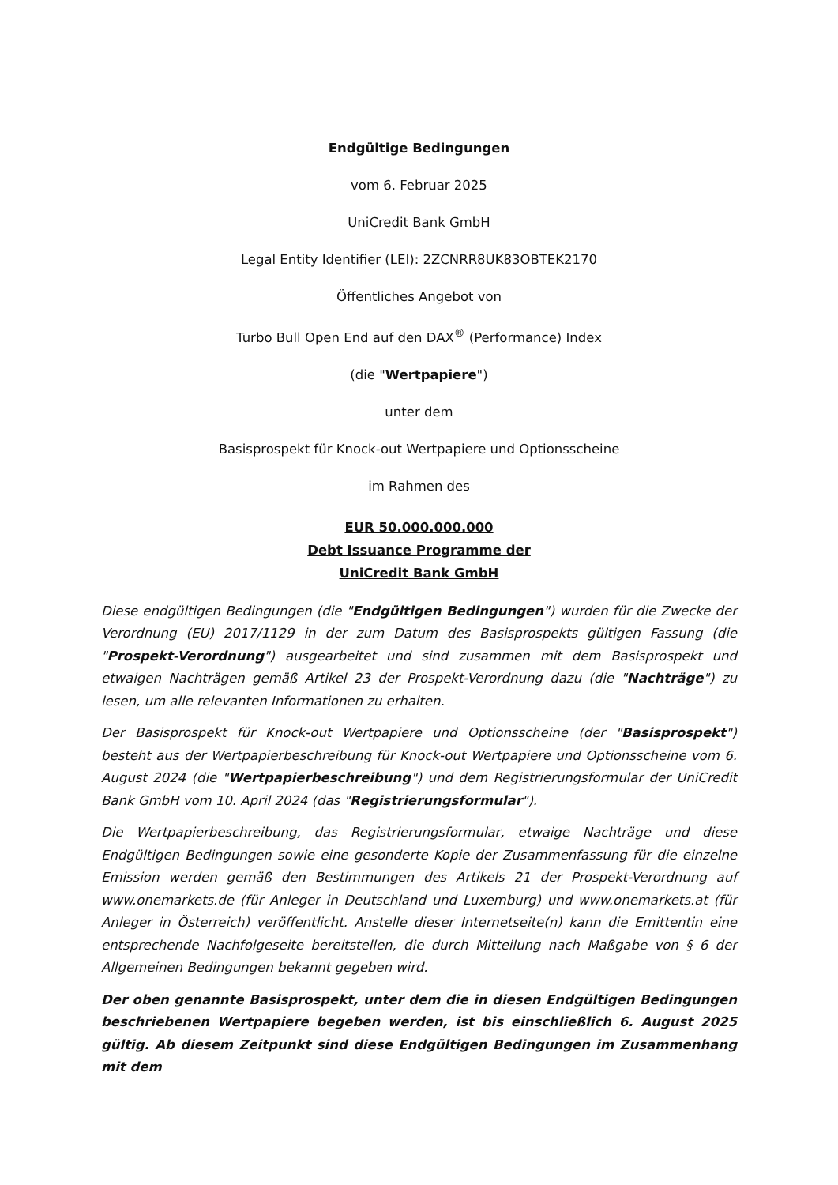Endgültige Bedingungen
vom 6. Februar 2025
UniCredit Bank GmbH
Legal Entity Identifier (LEI): 2ZCNRR8UK83OBTEK2170
Öffentliches Angebot von
Turbo Bull Open End auf den DAX<sup>®</sup> (Performance) Index
(die "Wertpapiere")
unter dem
Basisprospekt für Knock-out Wertpapiere und Optionsscheine
im Rahmen des
EUR 50.000.000.000
Debt Issuance Programme der
UniCredit Bank GmbH
Diese endgültigen Bedingungen (die "Endgültigen Bedingungen") wurden für die Zwecke der Verordnung (EU) 2017/1129 in der zum Datum des Basisprospekts gültigen Fassung (die "Prospekt-Verordnung") ausgearbeitet und sind zusammen mit dem Basisprospekt und etwaigen Nachträgen gemäß Artikel 23 der Prospekt-Verordnung dazu (die "Nachträge") zu lesen, um alle relevanten Informationen zu erhalten.
Der Basisprospekt für Knock-out Wertpapiere und Optionsscheine (der "Basisprospekt") besteht aus der Wertpapierbeschreibung für Knock-out Wertpapiere und Optionsscheine vom 6. August 2024 (die "Wertpapierbeschreibung") und dem Registrierungsformular der UniCredit Bank GmbH vom 10. April 2024 (das "Registrierungsformular").
Die Wertpapierbeschreibung, das Registrierungsformular, etwaige Nachträge und diese Endgültigen Bedingungen sowie eine gesonderte Kopie der Zusammenfassung für die einzelne Emission werden gemäß den Bestimmungen des Artikels 21 der Prospekt-Verordnung auf www.onemarkets.de (für Anleger in Deutschland und Luxemburg) und www.onemarkets.at (für Anleger in Österreich) veröffentlicht. Anstelle dieser Internetseite(n) kann die Emittentin eine entsprechende Nachfolgeseite bereitstellen, die durch Mitteilung nach Maßgabe von § 6 der Allgemeinen Bedingungen bekannt gegeben wird.
Der oben genannte Basisprospekt, unter dem die in diesen Endgültigen Bedingungen beschriebenen Wertpapiere begeben werden, ist bis einschließlich 6. August 2025 gültig. Ab diesem Zeitpunkt sind diese Endgültigen Bedingungen im Zusammenhang mit dem